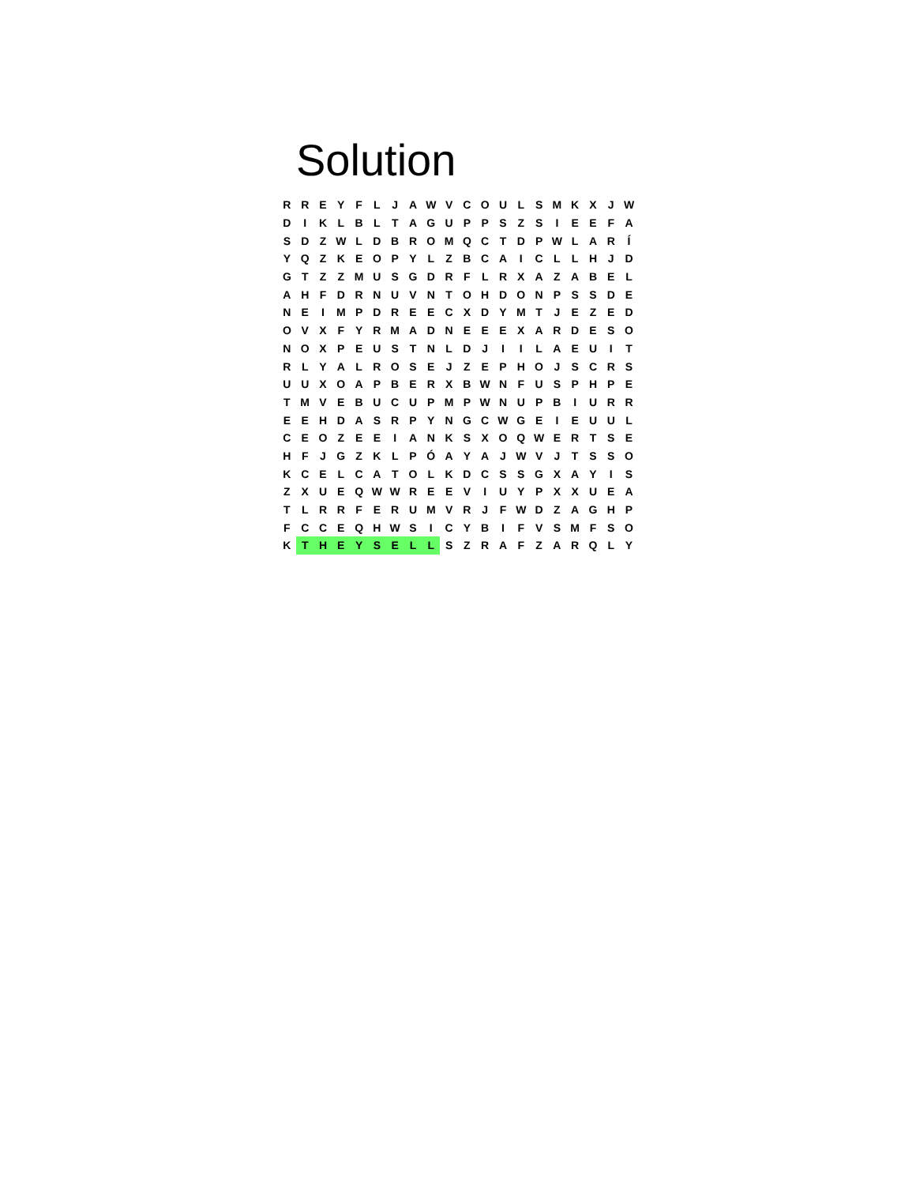Solution
| R | R | E | Y | F | L | J | A | W | V | C | O | U | L | S | M | K | X | J | W |
| D | I | K | L | B | L | T | A | G | U | P | P | S | Z | S | I | E | E | F | A |
| S | D | Z | W | L | D | B | R | O | M | Q | C | T | D | P | W | L | A | R | Í |
| Y | Q | Z | K | E | O | P | Y | L | Z | B | C | A | I | C | L | L | H | J | D |
| G | T | Z | Z | M | U | S | G | D | R | F | L | R | X | A | Z | A | B | E | L |
| A | H | F | D | R | N | U | V | N | T | O | H | D | O | N | P | S | S | D | E |
| N | E | I | M | P | D | R | E | E | C | X | D | Y | M | T | J | E | Z | E | D |
| O | V | X | F | Y | R | M | A | D | N | E | E | E | X | A | R | D | E | S | O |
| N | O | X | P | E | U | S | T | N | L | D | J | I | I | L | A | E | U | I | T |
| R | L | Y | A | L | R | O | S | E | J | Z | E | P | H | O | J | S | C | R | S |
| U | U | X | O | A | P | B | E | R | X | B | W | N | F | U | S | P | H | P | E |
| T | M | V | E | B | U | C | U | P | M | P | W | N | U | P | B | I | U | R | R |
| E | E | H | D | A | S | R | P | Y | N | G | C | W | G | E | I | E | U | U | L |
| C | E | O | Z | E | E | I | A | N | K | S | X | O | Q | W | E | R | T | S | E |
| H | F | J | G | Z | K | L | P | Ó | A | Y | A | J | W | V | J | T | S | S | O |
| K | C | E | L | C | A | T | O | L | K | D | C | S | S | G | X | A | Y | I | S |
| Z | X | U | E | Q | W | W | R | E | E | V | I | U | Y | P | X | X | U | E | A |
| T | L | R | R | F | E | R | U | M | V | R | J | F | W | D | Z | A | G | H | P |
| F | C | C | E | Q | H | W | S | I | C | Y | B | I | F | V | S | M | F | S | O |
| K | T | H | E | Y | S | E | L | L | S | Z | R | A | F | Z | A | R | Q | L | Y |